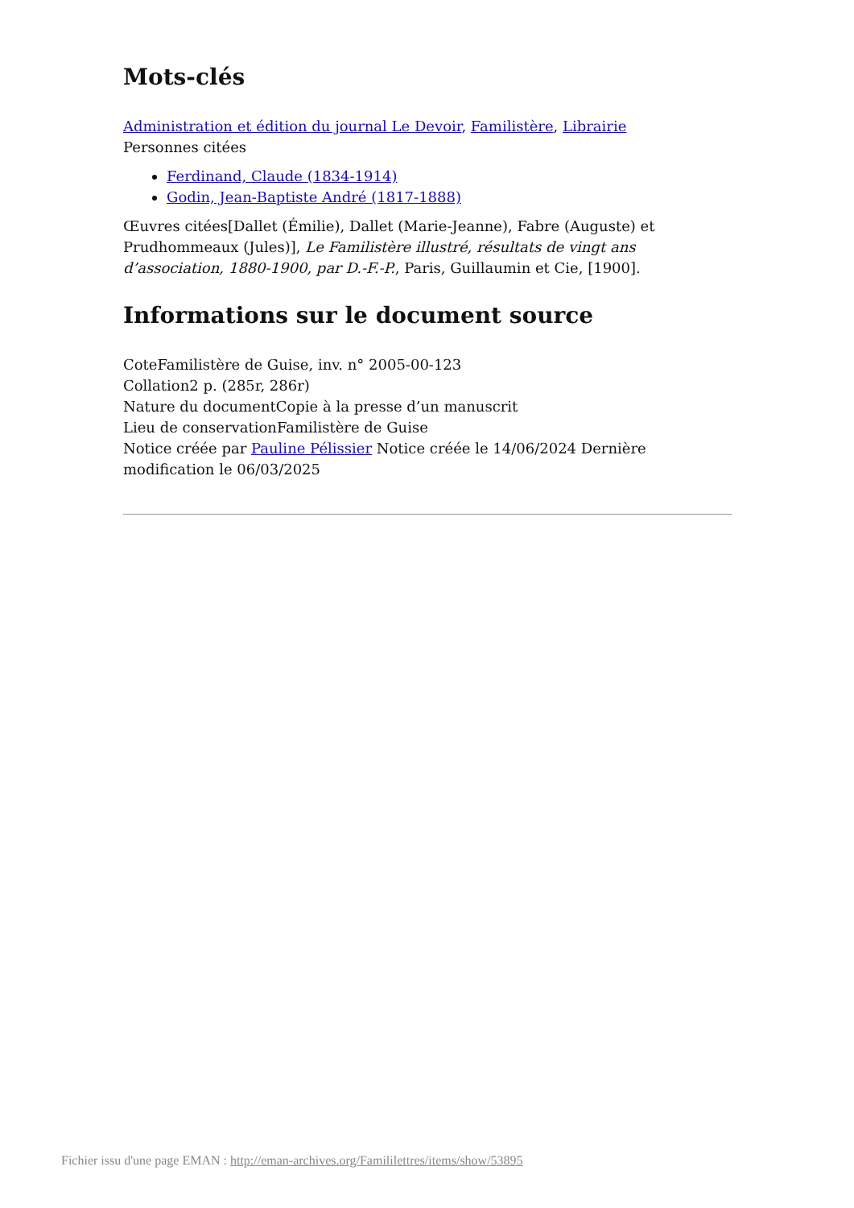Mots-clés
Administration et édition du journal Le Devoir, Familistère, Librairie
Personnes citées
Ferdinand, Claude (1834-1914)
Godin, Jean-Baptiste André (1817-1888)
Œuvres citées[Dallet (Émilie), Dallet (Marie-Jeanne), Fabre (Auguste) et Prudhommeaux (Jules)], Le Familistère illustré, résultats de vingt ans d’association, 1880-1900, par D.-F.-P., Paris, Guillaumin et Cie, [1900].
Informations sur le document source
CoteFamilistère de Guise, inv. n° 2005-00-123
Collation2 p. (285r, 286r)
Nature du documentCopie à la presse d’un manuscrit
Lieu de conservationFamilistère de Guise
Notice créée par Pauline Pélissier Notice créée le 14/06/2024 Dernière modification le 06/03/2025
Fichier issu d'une page EMAN : http://eman-archives.org/Famililettres/items/show/53895